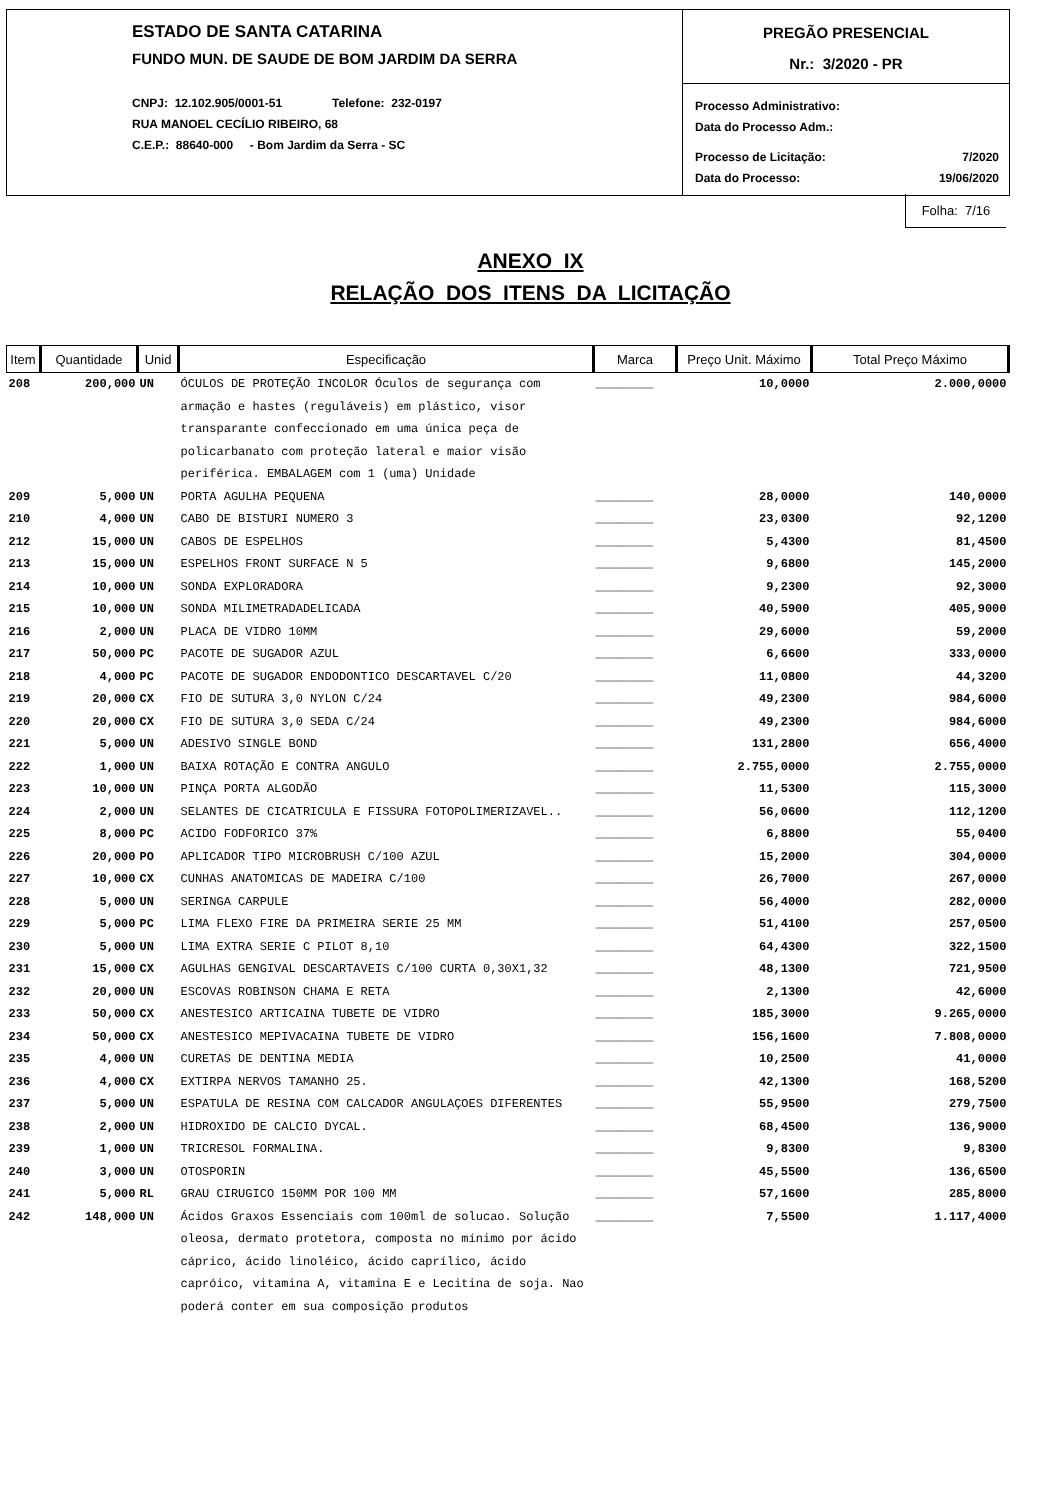ESTADO DE SANTA CATARINA
FUNDO MUN. DE SAUDE DE BOM JARDIM DA SERRA
CNPJ: 12.102.905/0001-51 Telefone: 232-0197
RUA MANOEL CECÍLIO RIBEIRO, 68
C.E.P.: 88640-000 - Bom Jardim da Serra - SC
PREGÃO PRESENCIAL
Nr.: 3/2020 - PR
Processo Administrativo:
Data do Processo Adm.:
Processo de Licitação: 7/2020
Data do Processo: 19/06/2020
Folha: 7/16
ANEXO IX
RELAÇÃO DOS ITENS DA LICITAÇÃO
| Item | Quantidade | Unid | Especificação | Marca | Preço Unit. Máximo | Total Preço Máximo |
| --- | --- | --- | --- | --- | --- | --- |
| 208 | 200,000 | UN | ÓCULOS DE PROTEÇÃO INCOLOR Óculos de segurança com armação e hastes (reguláveis) em plástico, visor transparante confeccionado em uma única peça de policarbanato com proteção lateral e maior visão periférica. EMBALAGEM com 1 (uma) Unidade | ________ | 10,0000 | 2.000,0000 |
| 209 | 5,000 | UN | PORTA AGULHA PEQUENA | ________ | 28,0000 | 140,0000 |
| 210 | 4,000 | UN | CABO DE BISTURI NUMERO 3 | ________ | 23,0300 | 92,1200 |
| 212 | 15,000 | UN | CABOS DE ESPELHOS | ________ | 5,4300 | 81,4500 |
| 213 | 15,000 | UN | ESPELHOS FRONT SURFACE N 5 | ________ | 9,6800 | 145,2000 |
| 214 | 10,000 | UN | SONDA EXPLORADORA | ________ | 9,2300 | 92,3000 |
| 215 | 10,000 | UN | SONDA MILIMETRADADELICADA | ________ | 40,5900 | 405,9000 |
| 216 | 2,000 | UN | PLACA DE VIDRO 10MM | ________ | 29,6000 | 59,2000 |
| 217 | 50,000 | PC | PACOTE DE SUGADOR AZUL | ________ | 6,6600 | 333,0000 |
| 218 | 4,000 | PC | PACOTE DE SUGADOR ENDODONTICO DESCARTAVEL C/20 | ________ | 11,0800 | 44,3200 |
| 219 | 20,000 | CX | FIO DE SUTURA 3,0 NYLON C/24 | ________ | 49,2300 | 984,6000 |
| 220 | 20,000 | CX | FIO DE SUTURA 3,0 SEDA C/24 | ________ | 49,2300 | 984,6000 |
| 221 | 5,000 | UN | ADESIVO SINGLE BOND | ________ | 131,2800 | 656,4000 |
| 222 | 1,000 | UN | BAIXA ROTAÇÃO E CONTRA ANGULO | ________ | 2.755,0000 | 2.755,0000 |
| 223 | 10,000 | UN | PINÇA PORTA ALGODÃO | ________ | 11,5300 | 115,3000 |
| 224 | 2,000 | UN | SELANTES DE CICATRICULA E FISSURA FOTOPOLIMERIZAVEL.. | ________ | 56,0600 | 112,1200 |
| 225 | 8,000 | PC | ACIDO FODFORICO 37% | ________ | 6,8800 | 55,0400 |
| 226 | 20,000 | PO | APLICADOR TIPO MICROBRUSH C/100 AZUL | ________ | 15,2000 | 304,0000 |
| 227 | 10,000 | CX | CUNHAS ANATOMICAS DE MADEIRA C/100 | ________ | 26,7000 | 267,0000 |
| 228 | 5,000 | UN | SERINGA CARPULE | ________ | 56,4000 | 282,0000 |
| 229 | 5,000 | PC | LIMA FLEXO FIRE DA PRIMEIRA SERIE 25 MM | ________ | 51,4100 | 257,0500 |
| 230 | 5,000 | UN | LIMA EXTRA SERIE C PILOT 8,10 | ________ | 64,4300 | 322,1500 |
| 231 | 15,000 | CX | AGULHAS GENGIVAL DESCARTAVEIS C/100 CURTA 0,30X1,32 | ________ | 48,1300 | 721,9500 |
| 232 | 20,000 | UN | ESCOVAS ROBINSON CHAMA E RETA | ________ | 2,1300 | 42,6000 |
| 233 | 50,000 | CX | ANESTESICO ARTICAINA TUBETE DE VIDRO | ________ | 185,3000 | 9.265,0000 |
| 234 | 50,000 | CX | ANESTESICO MEPIVACAINA TUBETE DE VIDRO | ________ | 156,1600 | 7.808,0000 |
| 235 | 4,000 | UN | CURETAS DE DENTINA MEDIA | ________ | 10,2500 | 41,0000 |
| 236 | 4,000 | CX | EXTIRPA NERVOS TAMANHO 25. | ________ | 42,1300 | 168,5200 |
| 237 | 5,000 | UN | ESPATULA DE RESINA COM CALCADOR ANGULAÇOES DIFERENTES | ________ | 55,9500 | 279,7500 |
| 238 | 2,000 | UN | HIDROXIDO DE CALCIO DYCAL. | ________ | 68,4500 | 136,9000 |
| 239 | 1,000 | UN | TRICRESOL FORMALINA. | ________ | 9,8300 | 9,8300 |
| 240 | 3,000 | UN | OTOSPORIN | ________ | 45,5500 | 136,6500 |
| 241 | 5,000 | RL | GRAU CIRUGICO 150MM POR 100 MM | ________ | 57,1600 | 285,8000 |
| 242 | 148,000 | UN | Ácidos Graxos Essenciais com 100ml de solucao. Solução oleosa, dermato protetora, composta no mínimo por ácido cáprico, ácido linoléico, ácido caprílico, ácido capróico, vitamina A, vitamina E e Lecitina de soja. Nao poderá conter em sua composição produtos | ________ | 7,5500 | 1.117,4000 |